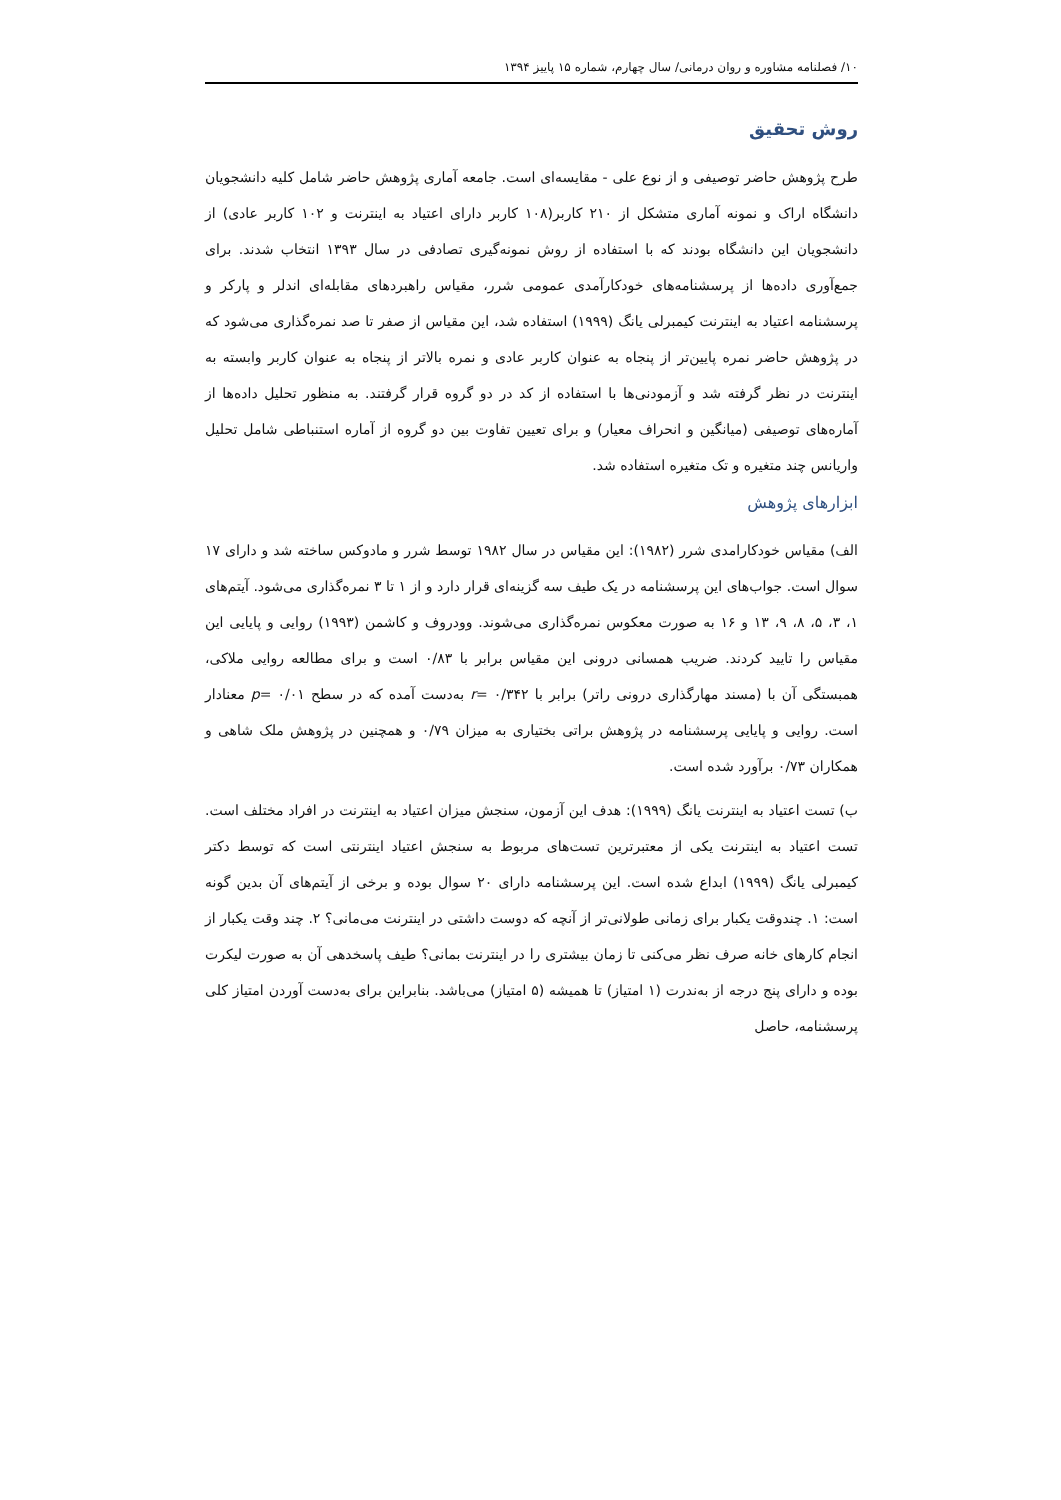۱۰/ فصلنامه مشاوره و روان درمانی/ سال چهارم، شماره ۱۵ پاییز ۱۳۹۴
روش تحقیق
طرح پژوهش حاضر توصیفی و از نوع علی - مقایسه‌ای است. جامعه آماری پژوهش حاضر شامل کلیه دانشجویان دانشگاه اراک و نمونه آماری متشکل از ۲۱۰ کاربر(۱۰۸ کاربر دارای اعتیاد به اینترنت و ۱۰۲ کاربر عادی) از دانشجویان این دانشگاه بودند که با استفاده از روش نمونه‌گیری تصادفی در سال ۱۳۹۳ انتخاب شدند. برای جمع‌آوری داده‌ها از پرسشنامه‌های خودکارآمدی عمومی شرر، مقیاس راهبردهای مقابله‌ای اندلر و پارکر و پرسشنامه اعتیاد به اینترنت کیمبرلی یانگ (۱۹۹۹) استفاده شد، این مقیاس از صفر تا صد نمره‌گذاری می‌شود که در پژوهش حاضر نمره پایین‌تر از پنجاه به عنوان کاربر عادی و نمره بالاتر از پنجاه به عنوان کاربر وابسته به اینترنت در نظر گرفته شد و آزمودنی‌ها با استفاده از کد در دو گروه قرار گرفتند. به منظور تحلیل داده‌ها از آماره‌های توصیفی (میانگین و انحراف معیار) و برای تعیین تفاوت بین دو گروه از آماره استنباطی شامل تحلیل واریانس چند متغیره و تک متغیره استفاده شد.
ابزارهای پژوهش
الف) مقیاس خودکارامدی شرر (۱۹۸۲): این مقیاس در سال ۱۹۸۲ توسط شرر و مادوکس ساخته شد و دارای ۱۷ سوال است. جواب‌های این پرسشنامه در یک طیف سه گزینه‌ای قرار دارد و از ۱ تا ۳ نمره‌گذاری می‌شود. آیتم‌های ۱، ۳، ۵، ۸، ۹، ۱۳ و ۱۶ به صورت معکوس نمره‌گذاری می‌شوند. وودروف و کاشمن (۱۹۹۳) روایی و پایایی این مقیاس را تایید کردند. ضریب همسانی درونی این مقیاس برابر با ۰/۸۳ است و برای مطالعه روایی ملاکی، همبستگی آن با (مسند مهارگذاری درونی راتر) برابر با r= ۰/۳۴۲ به‌دست آمده که در سطح p= ۰/۰۱ معنادار است. روایی و پایایی پرسشنامه در پژوهش براتی بختیاری به میزان ۰/۷۹ و همچنین در پژوهش ملک شاهی و همکاران ۰/۷۳ برآورد شده است.
ب) تست اعتیاد به اینترنت یانگ (۱۹۹۹): هدف این آزمون، سنجش میزان اعتیاد به اینترنت در افراد مختلف است. تست اعتیاد به اینترنت یکی از معتبرترین تست‌های مربوط به سنجش اعتیاد اینترنتی است که توسط دکتر کیمبرلی یانگ (۱۹۹۹) ابداع شده است. این پرسشنامه دارای ۲۰ سوال بوده و برخی از آیتم‌های آن بدین گونه است: ۱. چندوقت یکبار برای زمانی طولانی‌تر از آنچه که دوست داشتی در اینترنت می‌مانی؟ ۲. چند وقت یکبار از انجام کارهای خانه صرف نظر می‌کنی تا زمان بیشتری را در اینترنت بمانی؟ طیف پاسخدهی آن به صورت لیکرت بوده و دارای پنج درجه از به‌ندرت (۱ امتیاز) تا همیشه (۵ امتیاز) می‌باشد. بنابراین برای به‌دست آوردن امتیاز کلی پرسشنامه، حاصل